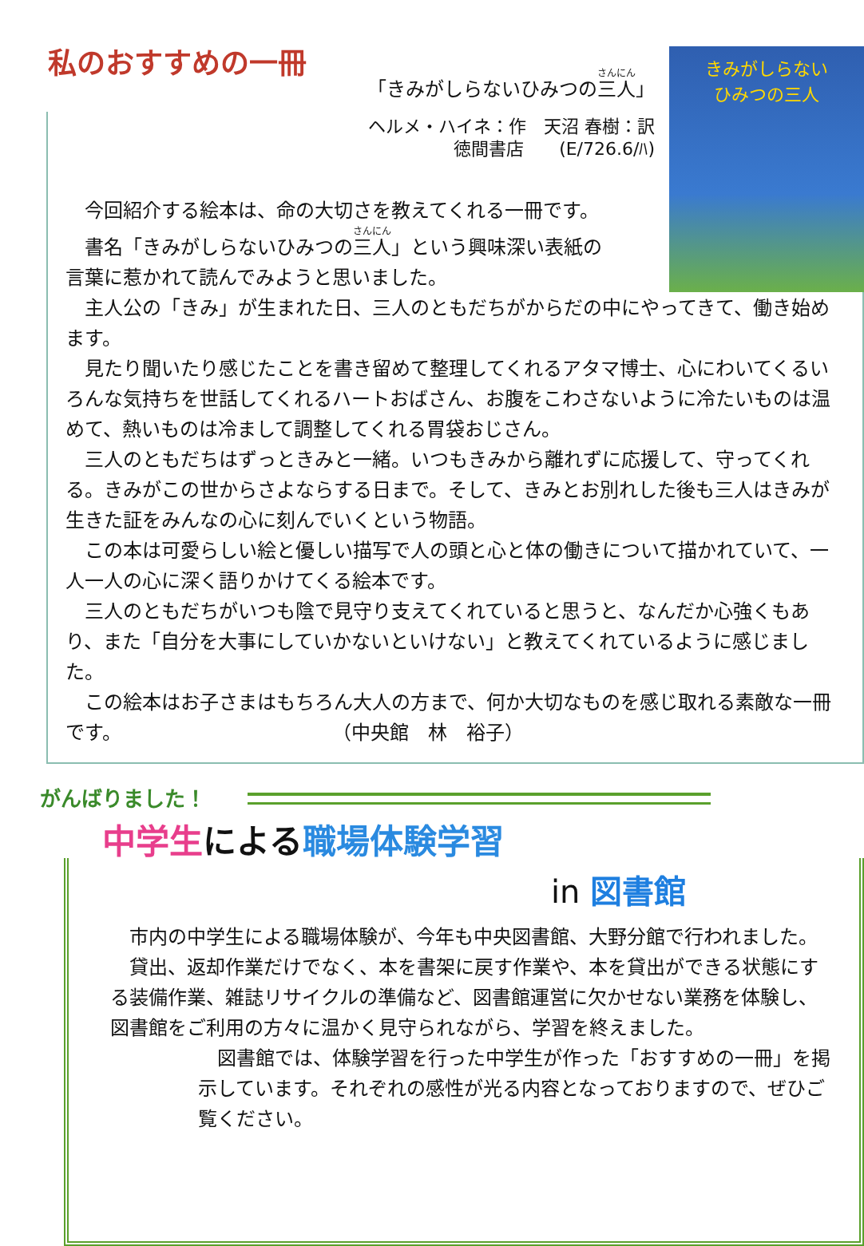私のおすすめの一冊
「きみがしらないひみつの三人」
ヘルメ・ハイネ：作　天沼 春樹：訳
徳間書店　　(E/726.6/ﾊ)
きみがしらない
ひみつの三人
今回紹介する絵本は、命の大切さを教えてくれる一冊です。
書名「きみがしらないひみつの三人」という興味深い表紙の
言葉に惹かれて読んでみようと思いました。
主人公の「きみ」が生まれた日、三人のともだちがからだの中にやってきて、働き始めます。
見たり聞いたり感じたことを書き留めて整理してくれるアタマ博士、心にわいてくるいろんな気持ちを世話してくれるハートおばさん、お腹をこわさないように冷たいものは温めて、熱いものは冷まして調整してくれる胃袋おじさん。
三人のともだちはずっときみと一緒。いつもきみから離れずに応援して、守ってくれる。きみがこの世からさよならする日まで。そして、きみとお別れした後も三人はきみが生きた証をみんなの心に刻んでいくという物語。
この本は可愛らしい絵と優しい描写で人の頭と心と体の働きについて描かれていて、一人一人の心に深く語りかけてくる絵本です。
三人のともだちがいつも陰で見守り支えてくれていると思うと、なんだか心強くもあり、また「自分を大事にしていかないといけない」と教えてくれているように感じました。
この絵本はお子さまはもちろん大人の方まで、何か大切なものを感じ取れる素敵な一冊です。　　　　　　　　　　　　（中央館　林　裕子）
がんばりました！
中学生による職場体験学習
in 図書館
市内の中学生による職場体験が、今年も中央図書館、大野分館で行われました。
貸出、返却作業だけでなく、本を書架に戻す作業や、本を貸出ができる状態にする装備作業、雑誌リサイクルの準備など、図書館運営に欠かせない業務を体験し、図書館をご利用の方々に温かく見守られながら、学習を終えました。
図書館では、体験学習を行った中学生が作った「おすすめの一冊」を掲示しています。それぞれの感性が光る内容となっておりますので、ぜひご覧ください。